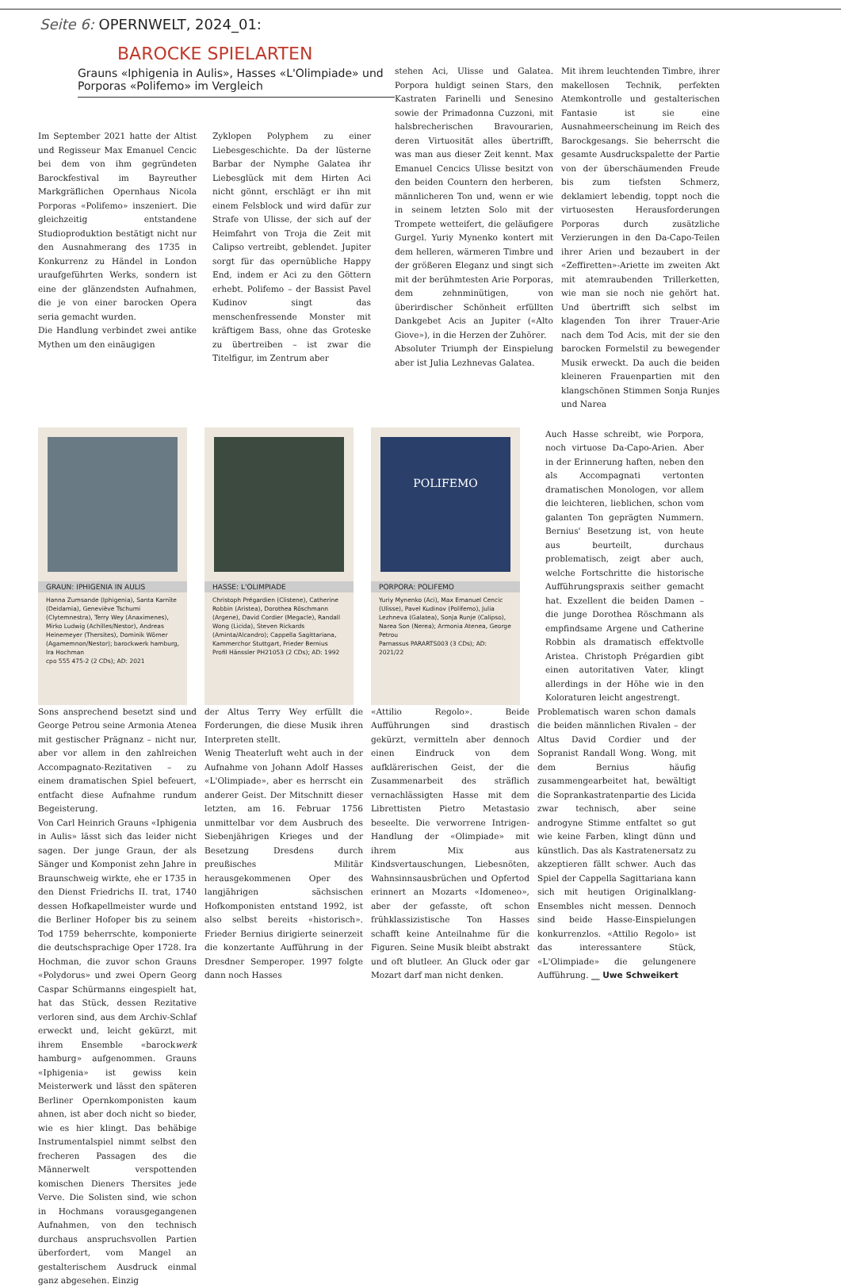Seite 6: OPERNWELT, 2024_01:
BAROCKE SPIELARTEN
Grauns «Iphigenia in Aulis», Hasses «L'Olimpiade» und Porporas «Polifemo» im Vergleich
Im September 2021 hatte der Altist und Regisseur Max Emanuel Cencic bei dem von ihm gegründeten Barockfestival im Bayreuther Markgräflichen Opernhaus Nicola Porporas «Polifemo» inszeniert. Die gleichzeitig entstandene Studioproduktion bestätigt nicht nur den Ausnahmerang des 1735 in Konkurrenz zu Händel in London uraufgeführten Werks, sondern ist eine der glänzendsten Aufnahmen, die je von einer barocken Opera seria gemacht wurden.
Die Handlung verbindet zwei antike Mythen um den einäugigen
Zyklopen Polyphem zu einer Liebesgeschichte. Da der lüsterne Barbar der Nymphe Galatea ihr Liebesglück mit dem Hirten Aci nicht gönnt, erschlägt er ihn mit einem Felsblock und wird dafür zur Strafe von Ulisse, der sich auf der Heimfahrt von Troja die Zeit mit Calipso vertreibt, geblendet. Jupiter sorgt für das opernübliche Happy End, indem er Aci zu den Göttern erhebt. Polifemo – der Bassist Pavel Kudinov singt das menschenfressende Monster mit kräftigem Bass, ohne das Groteske zu übertreiben – ist zwar die Titelfigur, im Zentrum aber
stehen Aci, Ulisse und Galatea. Porpora huldigt seinen Stars, den Kastraten Farinelli und Senesino sowie der Primadonna Cuzzoni, mit halsbrecherischen Bravourarien, deren Virtuosität alles übertrifft, was man aus dieser Zeit kennt. Max Emanuel Cencics Ulisse besitzt von den beiden Countern den herberen, männlicheren Ton und, wenn er wie in seinem letzten Solo mit der Trompete wetteifert, die geläufigere Gurgel. Yuriy Mynenko kontert mit dem helleren, wärmeren Timbre und der größeren Eleganz und singt sich mit der berühmtesten Arie Porporas, dem zehnminütigen, von überirdischer Schönheit erfüllten Dankgebet Acis an Jupiter («Alto Giove»), in die Herzen der Zuhörer.
Absoluter Triumph der Einspielung aber ist Julia Lezhnevas Galatea.
Mit ihrem leuchtenden Timbre, ihrer makellosen Technik, perfekten Atemkontrolle und gestalterischen Fantasie ist sie eine Ausnahmeerscheinung im Reich des Barockgesangs. Sie beherrscht die gesamte Ausdruckspalette der Partie von der überschäumenden Freude bis zum tiefsten Schmerz, deklamiert lebendig, toppt noch die virtuosesten Herausforderungen Porporas durch zusätzliche Verzierungen in den Da-Capo-Teilen ihrer Arien und bezaubert in der «Zeffiretten»-Ariette im zweiten Akt mit atemraubenden Trillerketten, wie man sie noch nie gehört hat. Und übertrifft sich selbst im klagenden Ton ihrer Trauer-Arie nach dem Tod Acis, mit der sie den barocken Formelstil zu bewegender Musik erweckt. Da auch die beiden kleineren Frauenpartien mit den klangschönen Stimmen Sonja Runjes und Narea
GRAUN: IPHIGENIA IN AULIS
Hanna Zumsande (Iphigenia), Santa Karnīte (Deidamia), Geneviève Tschumi (Clytemnestra), Terry Wey (Anaximenes), Mirko Ludwig (Achilles/Nestor), Andreas Heinemeyer (Thersites), Dominik Wörner (Agamemnon/Nestor); barockwerk hamburg, Ira Hochman
cpo 555 475-2 (2 CDs); AD: 2021
HASSE: L'OLIMPIADE
Christoph Prégardien (Clistene), Catherine Robbin (Aristea), Dorothea Röschmann (Argene), David Cordier (Megacle), Randall Wong (Licida), Steven Rickards (Aminta/Alcandro); Cappella Sagittariana, Kammerchor Stuttgart, Frieder Bernius
Profil Hänssler PH21053 (2 CDs); AD: 1992
POLIFEMO
PORPORA: POLIFEMO
Yuriy Mynenko (Aci), Max Emanuel Cencic (Ulisse), Pavel Kudinov (Polifemo), Julia Lezhneva (Galatea), Sonja Runje (Calipso), Narea Son (Nerea); Armonia Atenea, George Petrou
Parnassus PARARTS003 (3 CDs); AD: 2021/22
Auch Hasse schreibt, wie Porpora, noch virtuose Da-Capo-Arien. Aber in der Erinnerung haften, neben den als Accompagnati vertonten dramatischen Monologen, vor allem die leichteren, lieblichen, schon vom galanten Ton geprägten Nummern. Bernius' Besetzung ist, von heute aus beurteilt, durchaus problematisch, zeigt aber auch, welche Fortschritte die historische Aufführungspraxis seither gemacht hat. Exzellent die beiden Damen – die junge Dorothea Röschmann als empfindsame Argene und Catherine Robbin als dramatisch effektvolle Aristea. Christoph Prégardien gibt einen autoritativen Vater, klingt allerdings in der Höhe wie in den Koloraturen leicht angestrengt.
Sons ansprechend besetzt sind und George Petrou seine Armonia Atenea mit gestischer Prägnanz – nicht nur, aber vor allem in den zahlreichen Accompagnato-Rezitativen – zu einem dramatischen Spiel befeuert, entfacht diese Aufnahme rundum Begeisterung.
Von Carl Heinrich Grauns «Iphigenia in Aulis» lässt sich das leider nicht sagen. Der junge Graun, der als Sänger und Komponist zehn Jahre in Braunschweig wirkte, ehe er 1735 in den Dienst Friedrichs II. trat, 1740 dessen Hofkapellmeister wurde und die Berliner Hofoper bis zu seinem Tod 1759 beherrschte, komponierte die deutschsprachige Oper 1728. Ira Hochman, die zuvor schon Grauns «Polydorus» und zwei Opern Georg Caspar Schürmanns eingespielt hat, hat das Stück, dessen Rezitative verloren sind, aus dem Archiv-Schlaf erweckt und, leicht gekürzt, mit ihrem Ensemble «barockwerk hamburg» aufgenommen. Grauns «Iphigenia» ist gewiss kein Meisterwerk und lässt den späteren Berliner Opernkomponisten kaum ahnen, ist aber doch nicht so bieder, wie es hier klingt. Das behäbige Instrumentalspiel nimmt selbst den frecheren Passagen des die Männerwelt verspottenden komischen Dieners Thersites jede Verve. Die Solisten sind, wie schon in Hochmans vorausgegangenen Aufnahmen, von den technisch durchaus anspruchsvollen Partien überfordert, vom Mangel an gestalterischem Ausdruck einmal ganz abgesehen. Einzig
der Altus Terry Wey erfüllt die Forderungen, die diese Musik ihren Interpreten stellt.
Wenig Theaterluft weht auch in der Aufnahme von Johann Adolf Hasses «L'Olimpiade», aber es herrscht ein anderer Geist. Der Mitschnitt dieser letzten, am 16. Februar 1756 unmittelbar vor dem Ausbruch des Siebenjährigen Krieges und der Besetzung Dresdens durch preußisches Militär herausgekommenen Oper des langjährigen sächsischen Hofkomponisten entstand 1992, ist also selbst bereits «historisch». Frieder Bernius dirigierte seinerzeit die konzertante Aufführung in der Dresdner Semperoper. 1997 folgte dann noch Hasses
«Attilio Regolo». Beide Aufführungen sind drastisch gekürzt, vermitteln aber dennoch einen Eindruck von dem aufklärerischen Geist, der die Zusammenarbeit des sträflich vernachlässigten Hasse mit dem Librettisten Pietro Metastasio beseelte. Die verworrene Intrigen-Handlung der «Olimpiade» mit ihrem Mix aus Kindsvertauschungen, Liebesnöten, Wahnsinnsausbrüchen und Opfertod erinnert an Mozarts «Idomeneo», aber der gefasste, oft schon frühklassizistische Ton Hasses schafft keine Anteilnahme für die Figuren. Seine Musik bleibt abstrakt und oft blutleer. An Gluck oder gar Mozart darf man nicht denken.
Problematisch waren schon damals die beiden männlichen Rivalen – der Altus David Cordier und der Sopranist Randall Wong. Wong, mit dem Bernius häufig zusammengearbeitet hat, bewältigt die Soprankastratenpartie des Licida zwar technisch, aber seine androgyne Stimme entfaltet so gut wie keine Farben, klingt dünn und künstlich. Das als Kastratenersatz zu akzeptieren fällt schwer. Auch das Spiel der Cappella Sagittariana kann sich mit heutigen Originalklang-Ensembles nicht messen. Dennoch sind beide Hasse-Einspielungen konkurrenzlos. «Attilio Regolo» ist das interessantere Stück, «L'Olimpiade» die gelungenere Aufführung. __ Uwe Schweikert